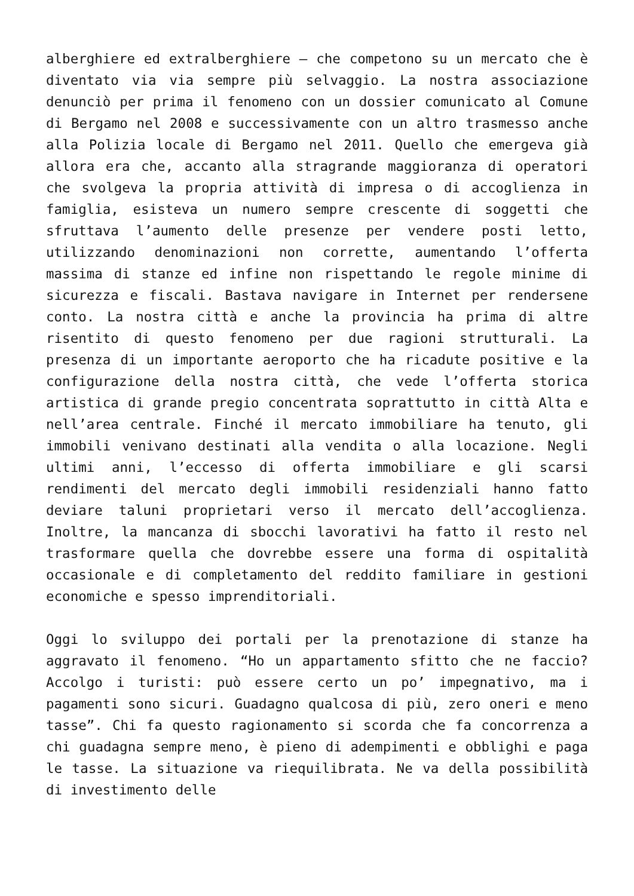alberghiere ed extralberghiere – che competono su un mercato che è diventato via via sempre più selvaggio. La nostra associazione denunciò per prima il fenomeno con un dossier comunicato al Comune di Bergamo nel 2008 e successivamente con un altro trasmesso anche alla Polizia locale di Bergamo nel 2011. Quello che emergeva già allora era che, accanto alla stragrande maggioranza di operatori che svolgeva la propria attività di impresa o di accoglienza in famiglia, esisteva un numero sempre crescente di soggetti che sfruttava l’aumento delle presenze per vendere posti letto, utilizzando denominazioni non corrette, aumentando l’offerta massima di stanze ed infine non rispettando le regole minime di sicurezza e fiscali. Bastava navigare in Internet per rendersene conto. La nostra città e anche la provincia ha prima di altre risentito di questo fenomeno per due ragioni strutturali. La presenza di un importante aeroporto che ha ricadute positive e la configurazione della nostra città, che vede l’offerta storica artistica di grande pregio concentrata soprattutto in città Alta e nell’area centrale. Finché il mercato immobiliare ha tenuto, gli immobili venivano destinati alla vendita o alla locazione. Negli ultimi anni, l’eccesso di offerta immobiliare e gli scarsi rendimenti del mercato degli immobili residenziali hanno fatto deviare taluni proprietari verso il mercato dell’accoglienza. Inoltre, la mancanza di sbocchi lavorativi ha fatto il resto nel trasformare quella che dovrebbe essere una forma di ospitalità occasionale e di completamento del reddito familiare in gestioni economiche e spesso imprenditoriali.
Oggi lo sviluppo dei portali per la prenotazione di stanze ha aggravato il fenomeno. “Ho un appartamento sfitto che ne faccio? Accolgo i turisti: può essere certo un po’ impegnativo, ma i pagamenti sono sicuri. Guadagno qualcosa di più, zero oneri e meno tasse”. Chi fa questo ragionamento si scorda che fa concorrenza a chi guadagna sempre meno, è pieno di adempimenti e obblighi e paga le tasse. La situazione va riequilibrata. Ne va della possibilità di investimento delle